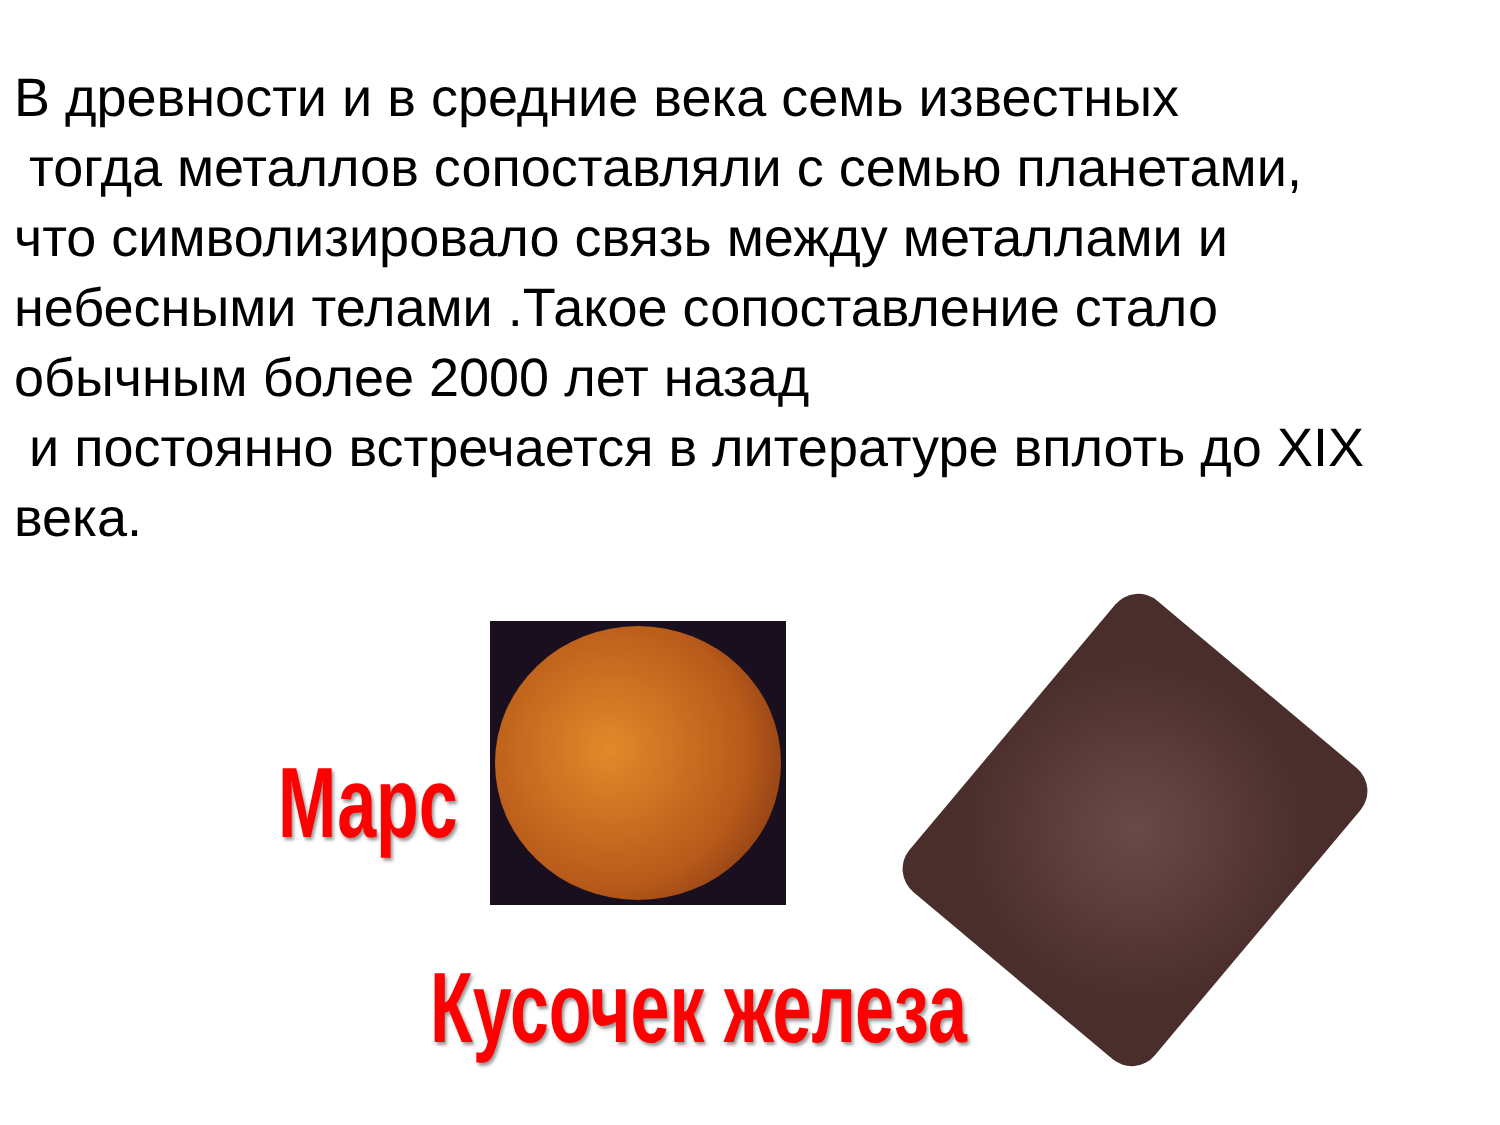В древности и в средние века семь известных
тогда металлов сопоставляли с семью планетами,
что символизировало связь между металлами и
небесными телами .Такое сопоставление стало
обычным более 2000 лет назад
и постоянно встречается в литературе вплоть до XIX
века.
Марс
Кусочек железа